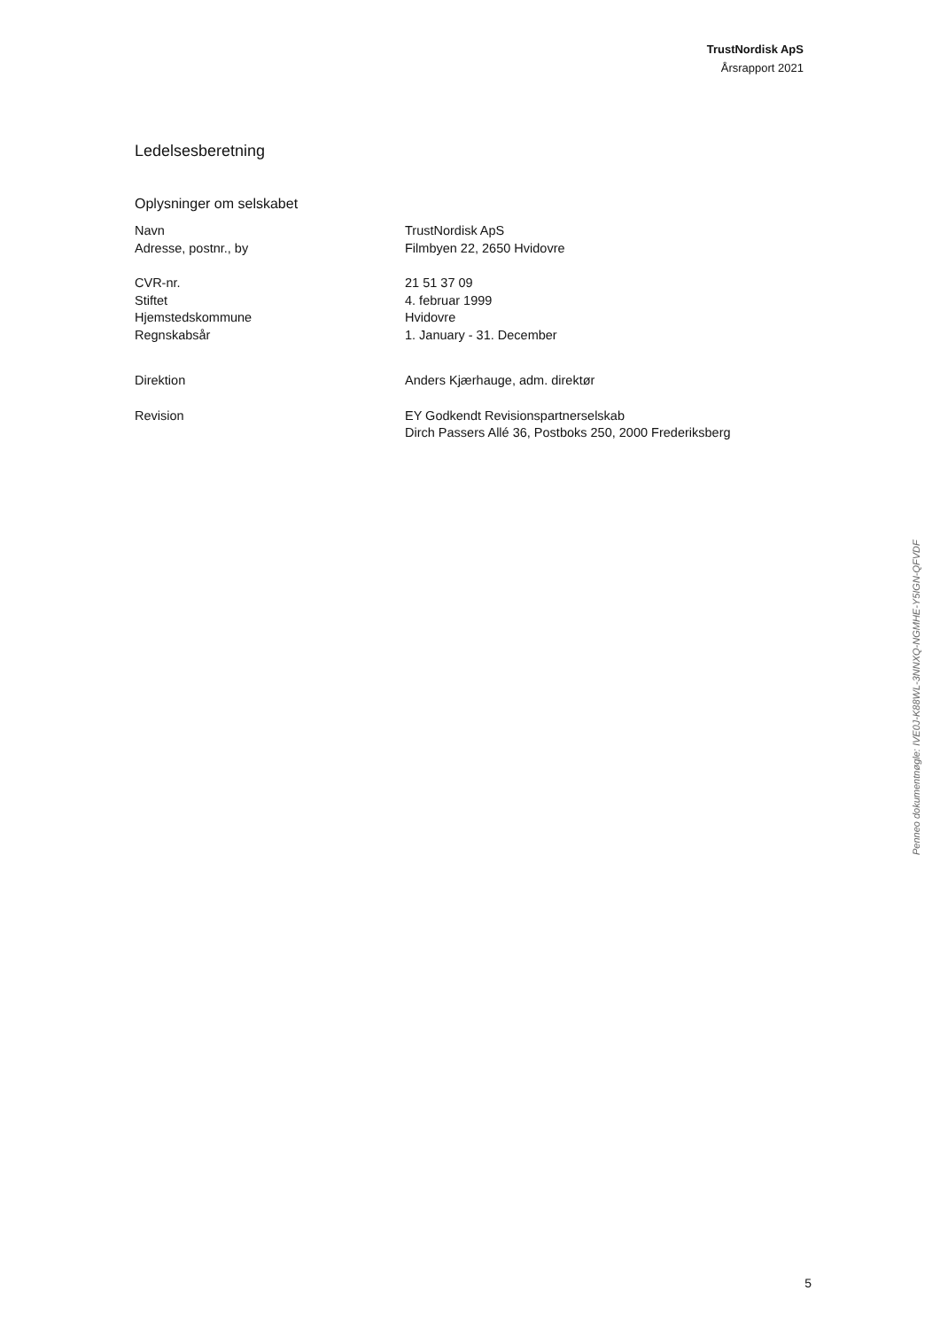TrustNordisk ApS
Årsrapport 2021
Ledelsesberetning
Oplysninger om selskabet
| Navn | TrustNordisk ApS |
| Adresse, postnr., by | Filmbyen 22, 2650 Hvidovre |
| CVR-nr. | 21 51 37 09 |
| Stiftet | 4. februar 1999 |
| Hjemstedskommune | Hvidovre |
| Regnskabsår | 1. January - 31. December |
| Direktion | Anders Kjærhauge, adm. direktør |
| Revision | EY Godkendt Revisionspartnerselskab Dirch Passers Allé 36, Postboks 250, 2000 Frederiksberg |
Penneo dokumentnøgle: IVE0J-K88WL-3NNXQ-NGMHE-Y5IGN-QFVDF
5